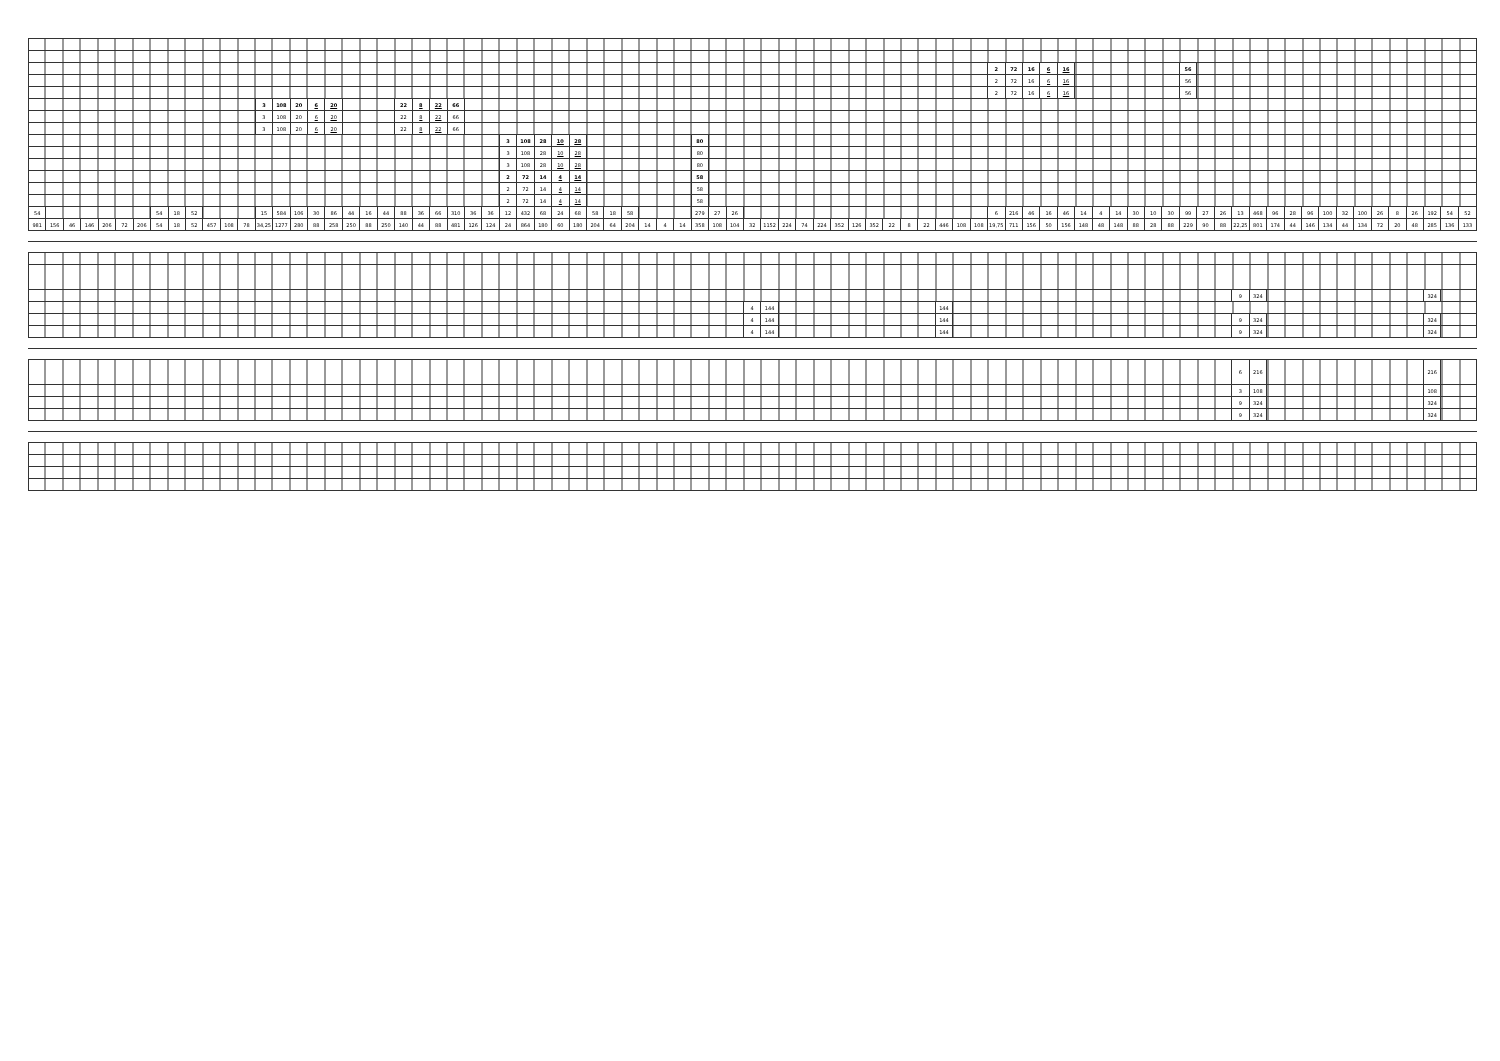| | | | | | | | | | | | | | | | | | | | | | | | | | | | | | | | | | | | | | | | | | | | | | | | | | | | | | | | 2 | 72 | 16 | 6 | 16 | | | | | | | 56 | | | | | | | | | | | | | | | | |
| | | | | | | | | | | | | | | | | | | | | | | | | | | | | | | | | | | | | | | | | | | | | | | | | | | | | | | | 2 | 72 | 16 | 6 | 16 | | | | | | | 56 | | | | | | | | | | | | | | | | |
| | | | | | | | | | | | | | | | | | | | | | | | | | | | | | | | | | | | | | | | | | | | | | | | | | | | | | | | 2 | 72 | 16 | 6 | 16 | | | | | | | 56 | | | | | | | | | | | | | | | | |
| | | | | | | | | | | | | | 3 | 108 | 20 | 6 | 20 | | | | 22 | 8 | 22 | 66 | | | | | | | | | | | | | | | | | | | | | | | | | | | | | | | | | | | | | | | | | | | | | | | | | | | | | | | | | | |
| | | | | | | | | | | | | | 3 | 108 | 20 | 6 | 20 | | | | 22 | 8 | 22 | 66 | | | | | | | | | | | | | | | | | | | | | | | | | | | | | | | | | | | | | | | | | | | | | | | | | | | | | | | | | | |
| | | | | | | | | | | | | | 3 | 108 | 20 | 6 | 20 | | | | 22 | 8 | 22 | 66 | | | | | | | | | | | | | | | | | | | | | | | | | | | | | | | | | | | | | | | | | | | | | | | | | | | | | | | | | | |
| | | | | | | | | | | | | | | | | | | | | | | | | | | | 3 | 108 | 28 | 10 | 28 | | | | | | | 80 | | | | | | | | | | | | | | | | | | | | | | | | | | | | | | | | | | | | | | | | | | | | |
| | | | | | | | | | | | | | | | | | | | | | | | | | | | 3 | 108 | 28 | 10 | 28 | | | | | | | 80 | | | | | | | | | | | | | | | | | | | | | | | | | | | | | | | | | | | | | | | | | | | | |
| | | | | | | | | | | | | | | | | | | | | | | | | | | | 3 | 108 | 28 | 10 | 28 | | | | | | | 80 | | | | | | | | | | | | | | | | | | | | | | | | | | | | | | | | | | | | | | | | | | | | |
| | | | | | | | | | | | | | | | | | | | | | | | | | | | 2 | 72 | 14 | 4 | 14 | | | | | | | 58 | | | | | | | | | | | | | | | | | | | | | | | | | | | | | | | | | | | | | | | | | | | | |
| | | | | | | | | | | | | | | | | | | | | | | | | | | | 2 | 72 | 14 | 4 | 14 | | | | | | | 58 | | | | | | | | | | | | | | | | | | | | | | | | | | | | | | | | | | | | | | | | | | | | |
| | | | | | | | | | | | | | | | | | | | | | | | | | | | 2 | 72 | 14 | 4 | 14 | | | | | | | 58 | | | | | | | | | | | | | | | | | | | | | | | | | | | | | | | | | | | | | | | | | | | | |
| 54 | | | | | | | 54 | 18 | 52 | | | | 15 | 584 | 106 | 30 | 86 | 44 | 16 | 44 | 88 | 36 | 66 | 310 | 36 | 36 | 12 | 432 | 68 | 24 | 68 | 58 | 18 | 58 | | | | 279 | 27 | 26 | | | | | | | | | | | | | | | 6 | 216 | 46 | 16 | 46 | 14 | 4 | 14 | 30 | 10 | 30 | 99 | 27 | 26 | 13 | 468 | 96 | 28 | 96 | 100 | 32 | 100 | 26 | 8 | 26 | 192 | 54 | 52 |
| 981 | 156 | 46 | 146 | 206 | 72 | 206 | 54 | 18 | 52 | 457 | 108 | 78 | 34,25 | 1277 | 280 | 88 | 258 | 250 | 88 | 250 | 140 | 44 | 88 | 481 | 126 | 124 | 24 | 864 | 180 | 60 | 180 | 204 | 64 | 204 | 14 | 4 | 14 | 358 | 108 | 104 | 32 | 1152 | 224 | 74 | 224 | 352 | 126 | 352 | 22 | 8 | 22 | 446 | 108 | 108 | 19,75 | 711 | 156 | 50 | 156 | 148 | 48 | 148 | 88 | 28 | 88 | 229 | 90 | 88 | 22,25 | 801 | 174 | 44 | 146 | 134 | 44 | 134 | 72 | 20 | 48 | 285 | 136 | 133 |
| | | | | | | 9 | 324 | | 324 | |
| | 4 | 144 | | 144 | | | | | | |
| | 4 | 144 | | 144 | | 9 | 324 | | 324 | |
| | 4 | 144 | | 144 | | 9 | 324 | | 324 | |
| | 6 | 216 | | 216 | |
| | 3 | 108 | | 108 | |
| | 9 | 324 | | 324 | |
| | 9 | 324 | | 324 | |